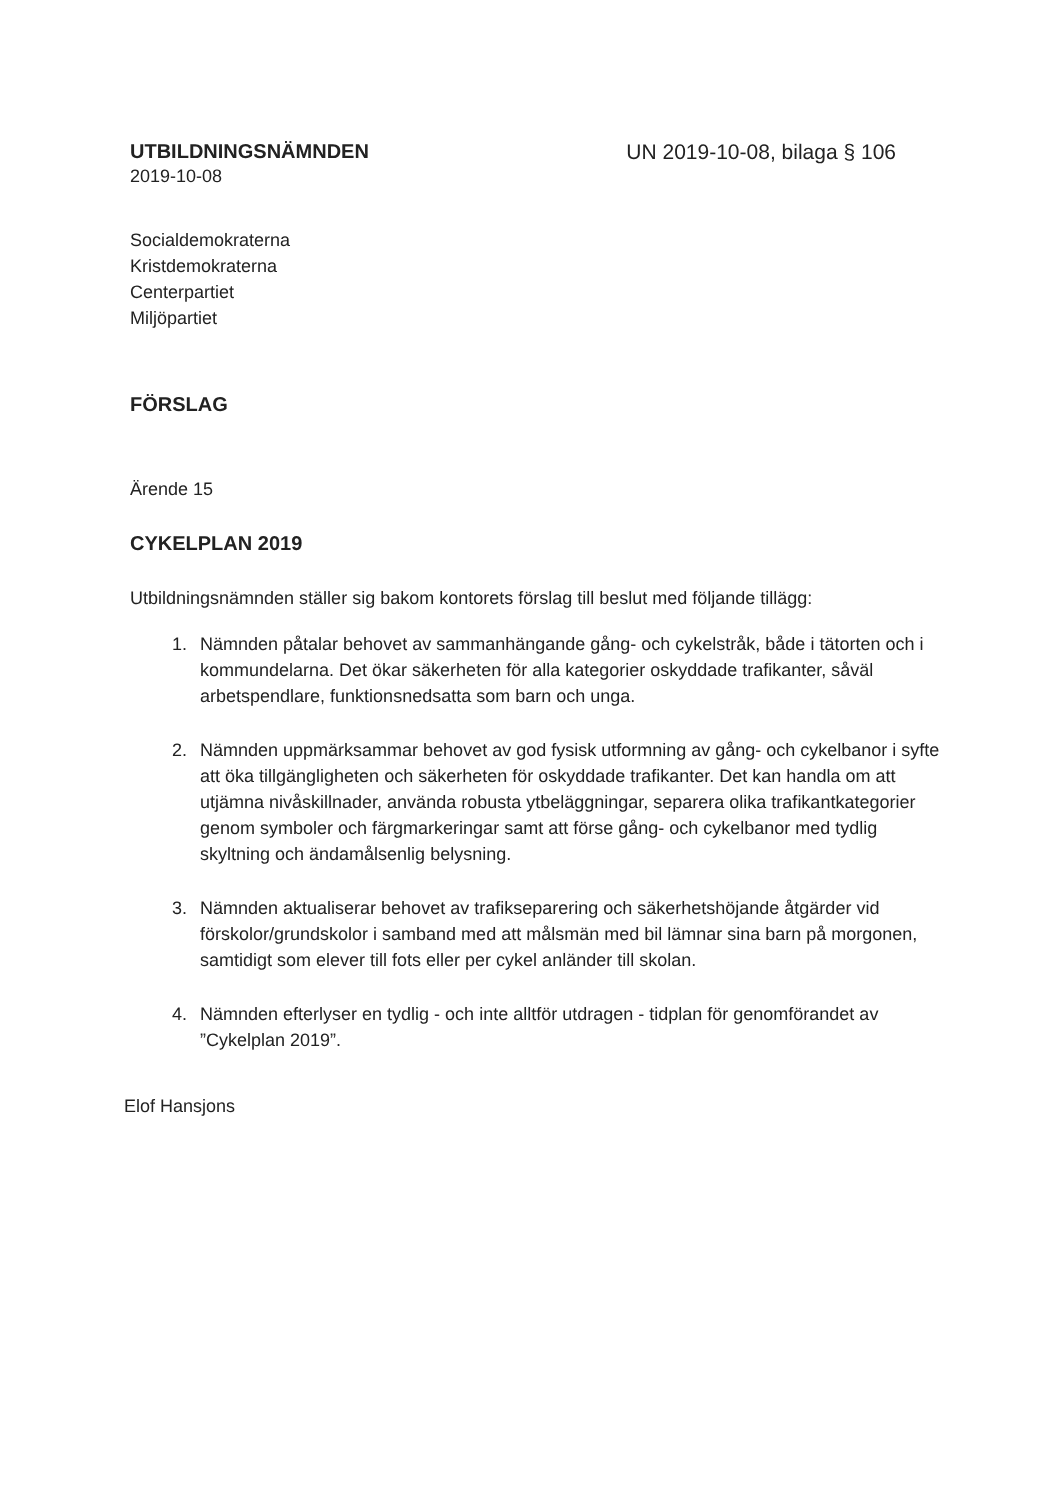UTBILDNINGSNÄMNDEN
2019-10-08
UN 2019-10-08, bilaga § 106
Socialdemokraterna
Kristdemokraterna
Centerpartiet
Miljöpartiet
FÖRSLAG
Ärende 15
CYKELPLAN 2019
Utbildningsnämnden ställer sig bakom kontorets förslag till beslut med följande tillägg:
1. Nämnden påtalar behovet av sammanhängande gång- och cykelstråk, både i tätorten och i kommundelarna. Det ökar säkerheten för alla kategorier oskyddade trafikanter, såväl arbetspendlare, funktionsnedsatta som barn och unga.
2. Nämnden uppmärksammar behovet av god fysisk utformning av gång- och cykelbanor i syfte att öka tillgängligheten och säkerheten för oskyddade trafikanter. Det kan handla om att utjämna nivåskillnader, använda robusta ytbeläggningar, separera olika trafikantkategorier genom symboler och färgmarkeringar samt att förse gång- och cykelbanor med tydlig skyltning och ändamålsenlig belysning.
3. Nämnden aktualiserar behovet av trafikseparering och säkerhetshöjande åtgärder vid förskolor/grundskolor i samband med att målsmän med bil lämnar sina barn på morgonen, samtidigt som elever till fots eller per cykel anländer till skolan.
4. Nämnden efterlyser en tydlig - och inte alltför utdragen - tidplan för genomförandet av ”Cykelplan 2019”.
Elof Hansjons